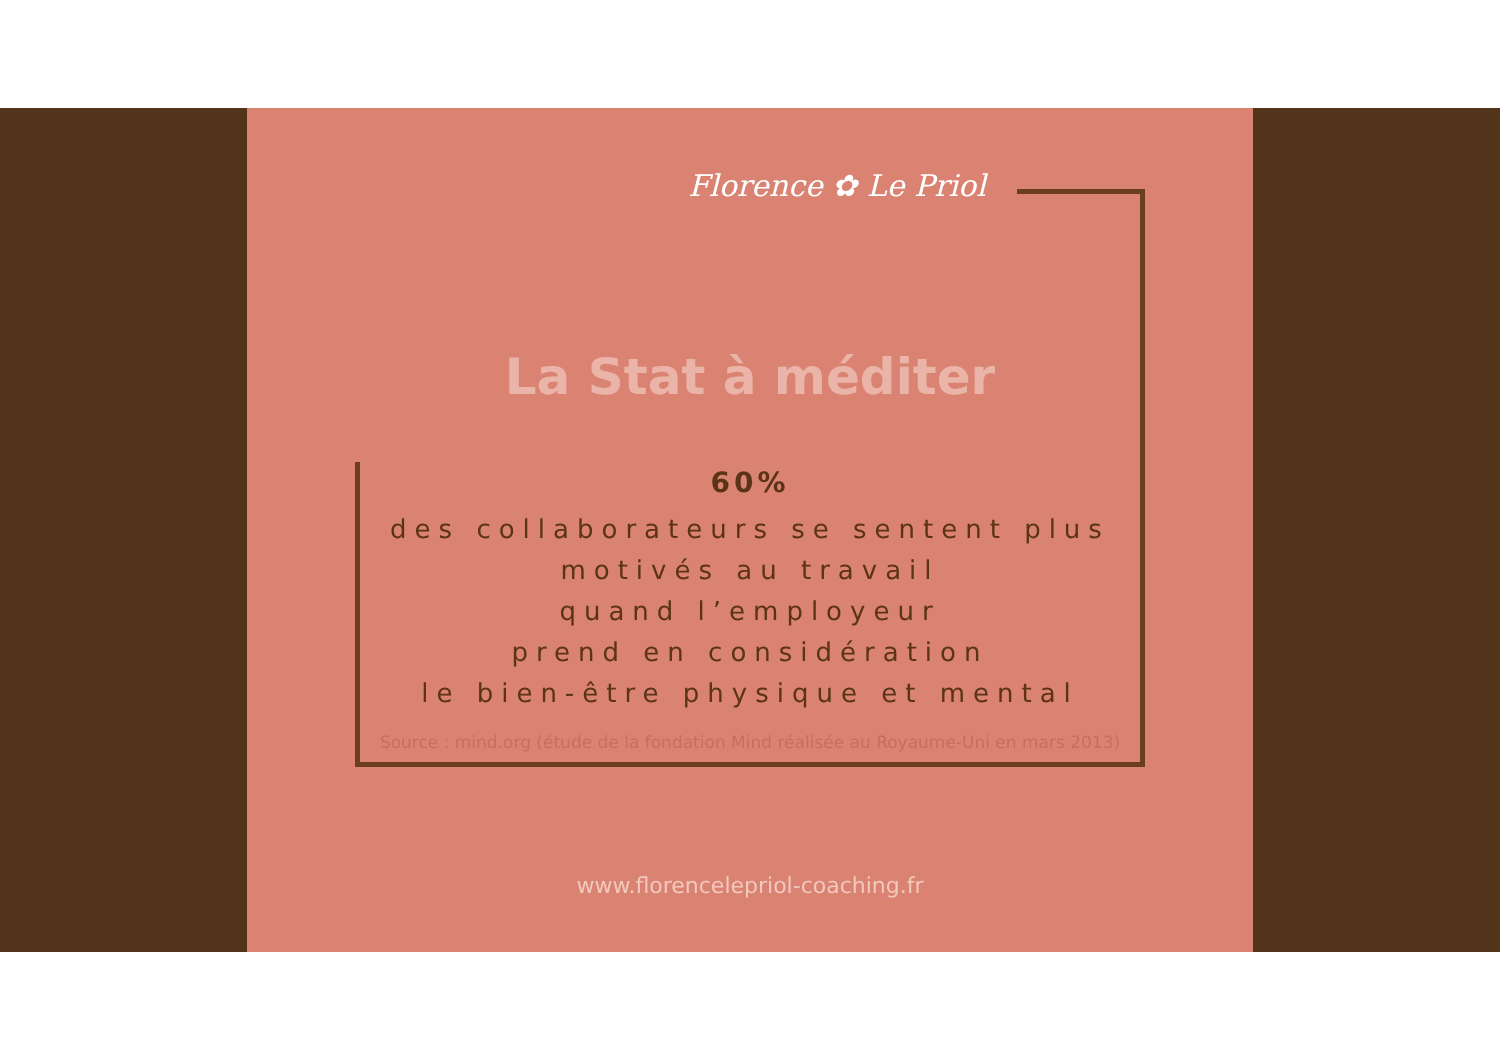Florence ✿ Le Priol
La Stat à méditer
60%
des collaborateurs se sentent plus
motivés au travail
quand l’employeur
prend en considération
le bien-être physique et mental
Source : mind.org (étude de la fondation Mind réalisée au Royaume-Uni en mars 2013)
www.florencelepriol-coaching.fr